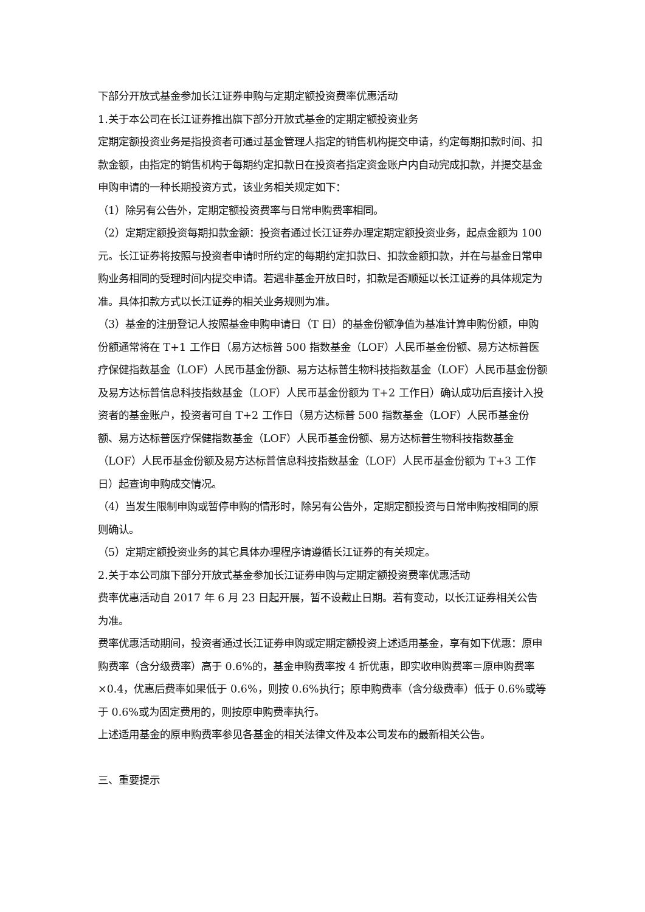下部分开放式基金参加长江证券申购与定期定额投资费率优惠活动
1.关于本公司在长江证券推出旗下部分开放式基金的定期定额投资业务
定期定额投资业务是指投资者可通过基金管理人指定的销售机构提交申请，约定每期扣款时间、扣款金额，由指定的销售机构于每期约定扣款日在投资者指定资金账户内自动完成扣款，并提交基金申购申请的一种长期投资方式，该业务相关规定如下：
（1）除另有公告外，定期定额投资费率与日常申购费率相同。
（2）定期定额投资每期扣款金额：投资者通过长江证券办理定期定额投资业务，起点金额为 100 元。长江证券将按照与投资者申请时所约定的每期约定扣款日、扣款金额扣款，并在与基金日常申购业务相同的受理时间内提交申请。若遇非基金开放日时，扣款是否顺延以长江证券的具体规定为准。具体扣款方式以长江证券的相关业务规则为准。
（3）基金的注册登记人按照基金申购申请日（T 日）的基金份额净值为基准计算申购份额，申购份额通常将在 T+1 工作日（易方达标普 500 指数基金（LOF）人民币基金份额、易方达标普医疗保健指数基金（LOF）人民币基金份额、易方达标普生物科技指数基金（LOF）人民币基金份额及易方达标普信息科技指数基金（LOF）人民币基金份额为 T+2 工作日）确认成功后直接计入投资者的基金账户，投资者可自 T+2 工作日（易方达标普 500 指数基金（LOF）人民币基金份额、易方达标普医疗保健指数基金（LOF）人民币基金份额、易方达标普生物科技指数基金（LOF）人民币基金份额及易方达标普信息科技指数基金（LOF）人民币基金份额为 T+3 工作日）起查询申购成交情况。
（4）当发生限制申购或暂停申购的情形时，除另有公告外，定期定额投资与日常申购按相同的原则确认。
（5）定期定额投资业务的其它具体办理程序请遵循长江证券的有关规定。
2.关于本公司旗下部分开放式基金参加长江证券申购与定期定额投资费率优惠活动
费率优惠活动自 2017 年 6 月 23 日起开展，暂不设截止日期。若有变动，以长江证券相关公告为准。
费率优惠活动期间，投资者通过长江证券申购或定期定额投资上述适用基金，享有如下优惠：原申购费率（含分级费率）高于 0.6%的，基金申购费率按 4 折优惠，即实收申购费率＝原申购费率×0.4，优惠后费率如果低于 0.6%，则按 0.6%执行；原申购费率（含分级费率）低于 0.6%或等于 0.6%或为固定费用的，则按原申购费率执行。
上述适用基金的原申购费率参见各基金的相关法律文件及本公司发布的最新相关公告。
三、重要提示